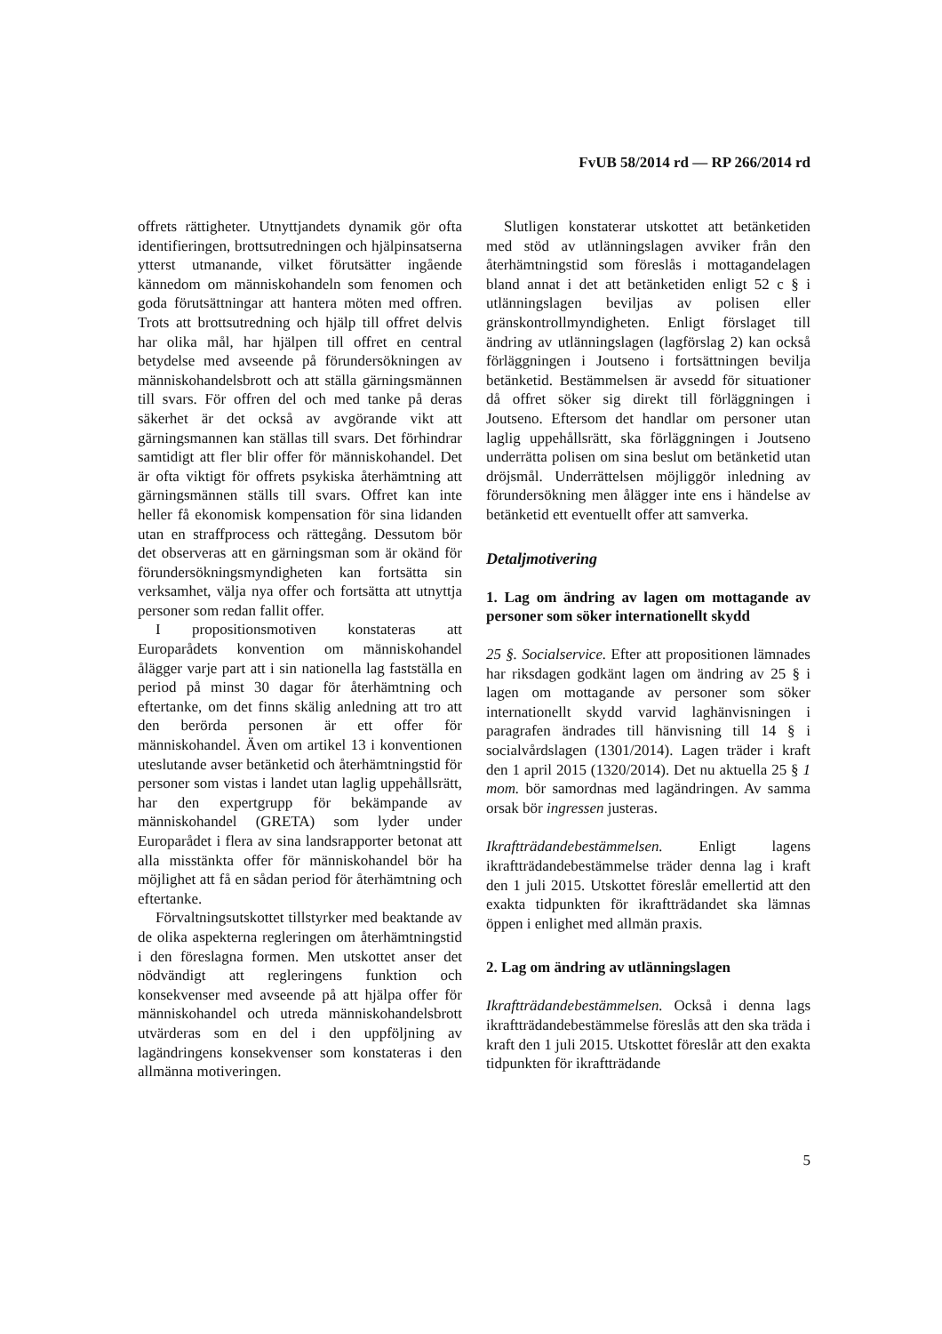FvUB 58/2014 rd — RP 266/2014 rd
offrets rättigheter. Utnyttjandets dynamik gör ofta identifieringen, brottsutredningen och hjälpinsatserna ytterst utmanande, vilket förutsätter ingående kännedom om människohandeln som fenomen och goda förutsättningar att hantera möten med offren. Trots att brottsutredning och hjälp till offret delvis har olika mål, har hjälpen till offret en central betydelse med avseende på förundersökningen av människohandelsbrott och att ställa gärningsmännen till svars. För offren del och med tanke på deras säkerhet är det också av avgörande vikt att gärningsmannen kan ställas till svars. Det förhindrar samtidigt att fler blir offer för människohandel. Det är ofta viktigt för offrets psykiska återhämtning att gärningsmännen ställs till svars. Offret kan inte heller få ekonomisk kompensation för sina lidanden utan en straffprocess och rättegång. Dessutom bör det observeras att en gärningsman som är okänd för förundersökningsmyndigheten kan fortsätta sin verksamhet, välja nya offer och fortsätta att utnyttja personer som redan fallit offer.
I propositionsmotiven konstateras att Europarådets konvention om människohandel ålägger varje part att i sin nationella lag fastställa en period på minst 30 dagar för återhämtning och eftertanke, om det finns skälig anledning att tro att den berörda personen är ett offer för människohandel. Även om artikel 13 i konventionen uteslutande avser betänketid och återhämtningstid för personer som vistas i landet utan laglig uppehållsrätt, har den expertgrupp för bekämpande av människohandel (GRETA) som lyder under Europarådet i flera av sina landsrapporter betonat att alla misstänkta offer för människohandel bör ha möjlighet att få en sådan period för återhämtning och eftertanke.
Förvaltningsutskottet tillstyrker med beaktande av de olika aspekterna regleringen om återhämtningstid i den föreslagna formen. Men utskottet anser det nödvändigt att regleringens funktion och konsekvenser med avseende på att hjälpa offer för människohandel och utreda människohandelsbrott utvärderas som en del i den uppföljning av lagändringens konsekvenser som konstateras i den allmänna motiveringen.
Slutligen konstaterar utskottet att betänketiden med stöd av utlänningslagen avviker från den återhämtningstid som föreslås i mottagandelagen bland annat i det att betänketiden enligt 52 c § i utlänningslagen beviljas av polisen eller gränskontrollmyndigheten. Enligt förslaget till ändring av utlänningslagen (lagförslag 2) kan också förläggningen i Joutseno i fortsättningen bevilja betänketid. Bestämmelsen är avsedd för situationer då offret söker sig direkt till förläggningen i Joutseno. Eftersom det handlar om personer utan laglig uppehållsrätt, ska förläggningen i Joutseno underrätta polisen om sina beslut om betänketid utan dröjsmål. Underrättelsen möjliggör inledning av förundersökning men ålägger inte ens i händelse av betänketid ett eventuellt offer att samverka.
Detaljmotivering
1. Lag om ändring av lagen om mottagande av personer som söker internationellt skydd
25 §. Socialservice. Efter att propositionen lämnades har riksdagen godkänt lagen om ändring av 25 § i lagen om mottagande av personer som söker internationellt skydd varvid laghänvisningen i paragrafen ändrades till hänvisning till 14 § i socialvårdslagen (1301/2014). Lagen träder i kraft den 1 april 2015 (1320/2014). Det nu aktuella 25 § 1 mom. bör samordnas med lagändringen. Av samma orsak bör ingressen justeras.
Ikraftträdandebestämmelsen. Enligt lagens ikraftträdandebestämmelse träder denna lag i kraft den 1 juli 2015. Utskottet föreslår emellertid att den exakta tidpunkten för ikraftträdandet ska lämnas öppen i enlighet med allmän praxis.
2. Lag om ändring av utlänningslagen
Ikraftträdandebestämmelsen. Också i denna lags ikraftträdandebestämmelse föreslås att den ska träda i kraft den 1 juli 2015. Utskottet föreslår att den exakta tidpunkten för ikraftträdande
5